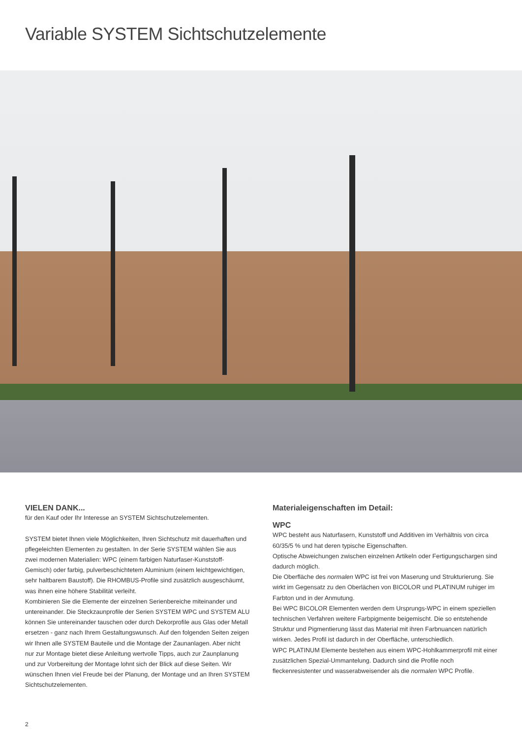Variable SYSTEM Sichtschutzelemente
VIELEN DANK...
für den Kauf oder Ihr Interesse an SYSTEM Sichtschutzelementen.
SYSTEM bietet Ihnen viele Möglichkeiten, Ihren Sichtschutz mit dauerhaften und pflegeleichten Elementen zu gestalten. In der Serie SYSTEM wählen Sie aus zwei modernen Materialien: WPC (einem farbigen Naturfaser-Kunststoff-Gemisch) oder farbig, pulverbeschichtetem Aluminium (einem leichtgewichtigen, sehr haltbarem Baustoff). Die RHOMBUS-Profile sind zusätzlich ausgeschäumt, was ihnen eine höhere Stabilität verleiht.
Kombinieren Sie die Elemente der einzelnen Serienbereiche miteinander und untereinander. Die Steckzaunprofile der Serien SYSTEM WPC und SYSTEM ALU können Sie untereinander tauschen oder durch Dekorprofile aus Glas oder Metall ersetzen - ganz nach Ihrem Gestaltungswunsch. Auf den folgenden Seiten zeigen wir Ihnen alle SYSTEM Bauteile und die Montage der Zaunanlagen. Aber nicht nur zur Montage bietet diese Anleitung wertvolle Tipps, auch zur Zaunplanung und zur Vorbereitung der Montage lohnt sich der Blick auf diese Seiten. Wir wünschen Ihnen viel Freude bei der Planung, der Montage und an Ihren SYSTEM Sichtschutzelementen.
Materialeigenschaften im Detail:
WPC
WPC besteht aus Naturfasern, Kunststoff und Additiven im Verhältnis von circa 60/35/5 % und hat deren typische Eigenschaften.
Optische Abweichungen zwischen einzelnen Artikeln oder Fertigungschargen sind dadurch möglich.
Die Oberfläche des normalen WPC ist frei von Maserung und Strukturierung. Sie wirkt im Gegensatz zu den Oberlächen von BICOLOR und PLATINUM ruhiger im Farbton und in der Anmutung.
Bei WPC BICOLOR Elementen werden dem Ursprungs-WPC in einem speziellen technischen Verfahren weitere Farbpigmente beigemischt. Die so entstehende Struktur und Pigmentierung lässt das Material mit ihren Farbnuancen natürlich wirken. Jedes Profil ist dadurch in der Oberfläche, unterschiedlich.
WPC PLATINUM Elemente bestehen aus einem WPC-Hohlkammerprofil mit einer zusätzlichen Spezial-Ummantelung. Dadurch sind die Profile noch fleckenresistenter und wasserabweisender als die normalen WPC Profile.
2